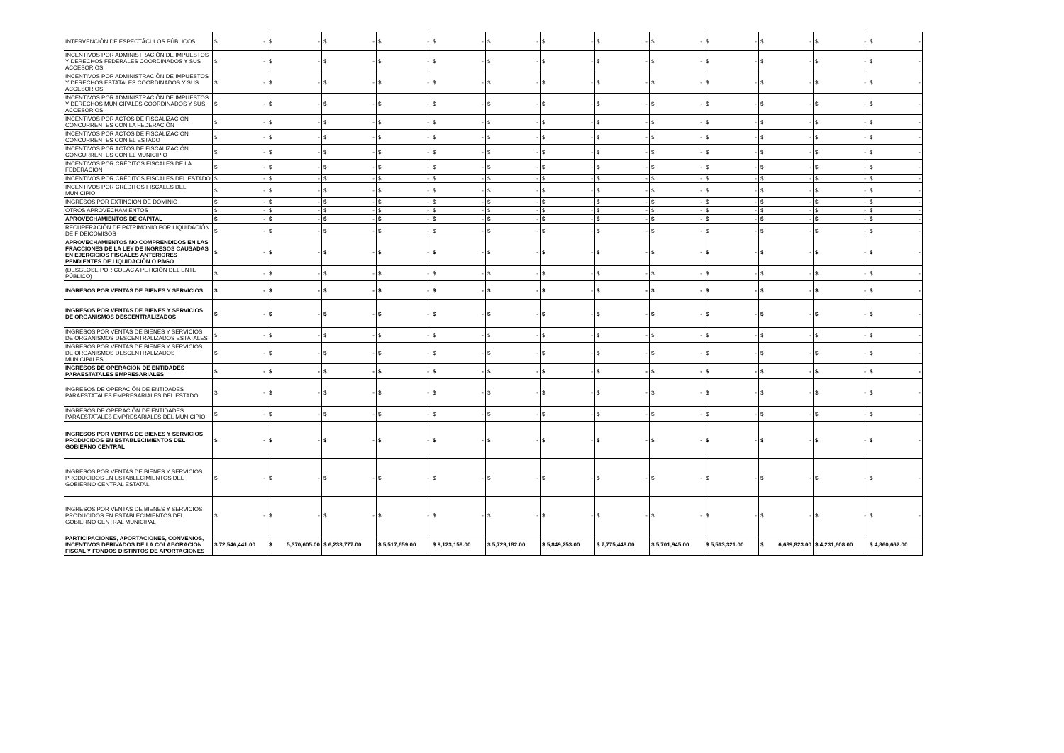| INTERVENCIÓN DE ESPECTÁCULOS PÚBLICOS | $ - | $ - | $ - | $ - | $ - | $ - | $ - | $ - | $ - | $ - | $ - | $ - | $ - |
| INCENTIVOS POR ADMINISTRACIÓN DE IMPUESTOS Y DERECHOS FEDERALES COORDINADOS Y SUS ACCESORIOS | $ - | $ - | $ - | $ - | $ - | $ - | $ - | $ - | $ - | $ - | $ - | $ - | $ - |
| INCENTIVOS POR ADMINISTRACIÓN DE IMPUESTOS Y DERECHOS ESTATALES COORDINADOS Y SUS ACCESORIOS | $ - | $ - | $ - | $ - | $ - | $ - | $ - | $ - | $ - | $ - | $ - | $ - | $ - |
| INCENTIVOS POR ADMINISTRACIÓN DE IMPUESTOS Y DERECHOS MUNICIPALES COORDINADOS Y SUS ACCESORIOS | $ - | $ - | $ - | $ - | $ - | $ - | $ - | $ - | $ - | $ - | $ - | $ - | $ - |
| INCENTIVOS POR ACTOS DE FISCALIZACIÓN CONCURRENTES CON LA FEDERACIÓN | $ - | $ - | $ - | $ - | $ - | $ - | $ - | $ - | $ - | $ - | $ - | $ - | $ - |
| INCENTIVOS POR ACTOS DE FISCALIZACIÓN CONCURRENTES CON EL ESTADO | $ - | $ - | $ - | $ - | $ - | $ - | $ - | $ - | $ - | $ - | $ - | $ - | $ - |
| INCENTIVOS POR ACTOS DE FISCALIZACIÓN CONCURRENTES CON EL MUNICIPIO | $ - | $ - | $ - | $ - | $ - | $ - | $ - | $ - | $ - | $ - | $ - | $ - | $ - |
| INCENTIVOS POR CRÉDITOS FISCALES DE LA FEDERACIÓN | $ - | $ - | $ - | $ - | $ - | $ - | $ - | $ - | $ - | $ - | $ - | $ - | $ - |
| INCENTIVOS POR CRÉDITOS FISCALES DEL ESTADO | $ - | $ - | $ - | $ - | $ - | $ - | $ - | $ - | $ - | $ - | $ - | $ - | $ - |
| INCENTIVOS POR CRÉDITOS FISCALES DEL MUNICIPIO | $ - | $ - | $ - | $ - | $ - | $ - | $ - | $ - | $ - | $ - | $ - | $ - | $ - |
| INGRESOS POR EXTINCIÓN DE DOMINIO | $ - | $ - | $ - | $ - | $ - | $ - | $ - | $ - | $ - | $ - | $ - | $ - | $ - |
| OTROS APROVECHAMIENTOS | $ - | $ - | $ - | $ - | $ - | $ - | $ - | $ - | $ - | $ - | $ - | $ - | $ - |
| APROVECHAMIENTOS DE CAPITAL | $ - | $ - | $ - | $ - | $ - | $ - | $ - | $ - | $ - | $ - | $ - | $ - | $ - |
| RECUPERACIÓN DE PATRIMONIO POR LIQUIDACIÓN DE FIDEICOMISOS | $ - | $ - | $ - | $ - | $ - | $ - | $ - | $ - | $ - | $ - | $ - | $ - | $ - |
| APROVECHAMIENTOS NO COMPRENDIDOS EN LAS FRACCIONES DE LA LEY DE INGRESOS CAUSADAS EN EJERCICIOS FISCALES ANTERIORES PENDIENTES DE LIQUIDACIÓN O PAGO | $ - | $ - | $ - | $ - | $ - | $ - | $ - | $ - | $ - | $ - | $ - | $ - | $ - |
| (DESGLOSE POR COEAC A PETICIÓN DEL ENTE PÚBLICO) | $ - | $ - | $ - | $ - | $ - | $ - | $ - | $ - | $ - | $ - | $ - | $ - | $ - |
| INGRESOS POR VENTAS DE BIENES Y SERVICIOS | $ - | $ - | $ - | $ - | $ - | $ - | $ - | $ - | $ - | $ - | $ - | $ - | $ - |
| INGRESOS POR VENTAS DE BIENES Y SERVICIOS DE ORGANISMOS DESCENTRALIZADOS | $ - | $ - | $ - | $ - | $ - | $ - | $ - | $ - | $ - | $ - | $ - | $ - | $ - |
| INGRESOS POR VENTAS DE BIENES Y SERVICIOS DE ORGANISMOS DESCENTRALIZADOS ESTATALES | $ - | $ - | $ - | $ - | $ - | $ - | $ - | $ - | $ - | $ - | $ - | $ - | $ - |
| INGRESOS POR VENTAS DE BIENES Y SERVICIOS DE ORGANISMOS DESCENTRALIZADOS MUNICIPALES | $ - | $ - | $ - | $ - | $ - | $ - | $ - | $ - | $ - | $ - | $ - | $ - | $ - |
| INGRESOS DE OPERACIÓN DE ENTIDADES PARAESTATALES EMPRESARIALES | $ - | $ - | $ - | $ - | $ - | $ - | $ - | $ - | $ - | $ - | $ - | $ - | $ - |
| INGRESOS DE OPERACIÓN DE ENTIDADES PARAESTATALES EMPRESARIALES DEL ESTADO | $ - | $ - | $ - | $ - | $ - | $ - | $ - | $ - | $ - | $ - | $ - | $ - | $ - |
| INGRESOS DE OPERACIÓN DE ENTIDADES PARAESTATALES EMPRESARIALES DEL MUNICIPIO | $ - | $ - | $ - | $ - | $ - | $ - | $ - | $ - | $ - | $ - | $ - | $ - | $ - |
| INGRESOS POR VENTAS DE BIENES Y SERVICIOS PRODUCIDOS EN ESTABLECIMIENTOS DEL GOBIERNO CENTRAL | $ - | $ - | $ - | $ - | $ - | $ - | $ - | $ - | $ - | $ - | $ - | $ - | $ - |
| INGRESOS POR VENTAS DE BIENES Y SERVICIOS PRODUCIDOS EN ESTABLECIMIENTOS DEL GOBIERNO CENTRAL ESTATAL | $ - | $ - | $ - | $ - | $ - | $ - | $ - | $ - | $ - | $ - | $ - | $ - | $ - |
| INGRESOS POR VENTAS DE BIENES Y SERVICIOS PRODUCIDOS EN ESTABLECIMIENTOS DEL GOBIERNO CENTRAL MUNICIPAL | $ - | $ - | $ - | $ - | $ - | $ - | $ - | $ - | $ - | $ - | $ - | $ - | $ - |
| PARTICIPACIONES, APORTACIONES, CONVENIOS, INCENTIVOS DERIVADOS DE LA COLABORACIÓN FISCAL Y FONDOS DISTINTOS DE APORTACIONES | $ 72,546,441.00 | $ 5,370,605.00 | $ 6,233,777.00 | $ 5,517,659.00 | $ 9,123,158.00 | $ 5,729,182.00 | $ 5,849,253.00 | $ 7,775,448.00 | $ 5,701,945.00 | $ 5,513,321.00 | $ 6,639,823.00 | $ 4,231,608.00 | $ 4,860,662.00 |